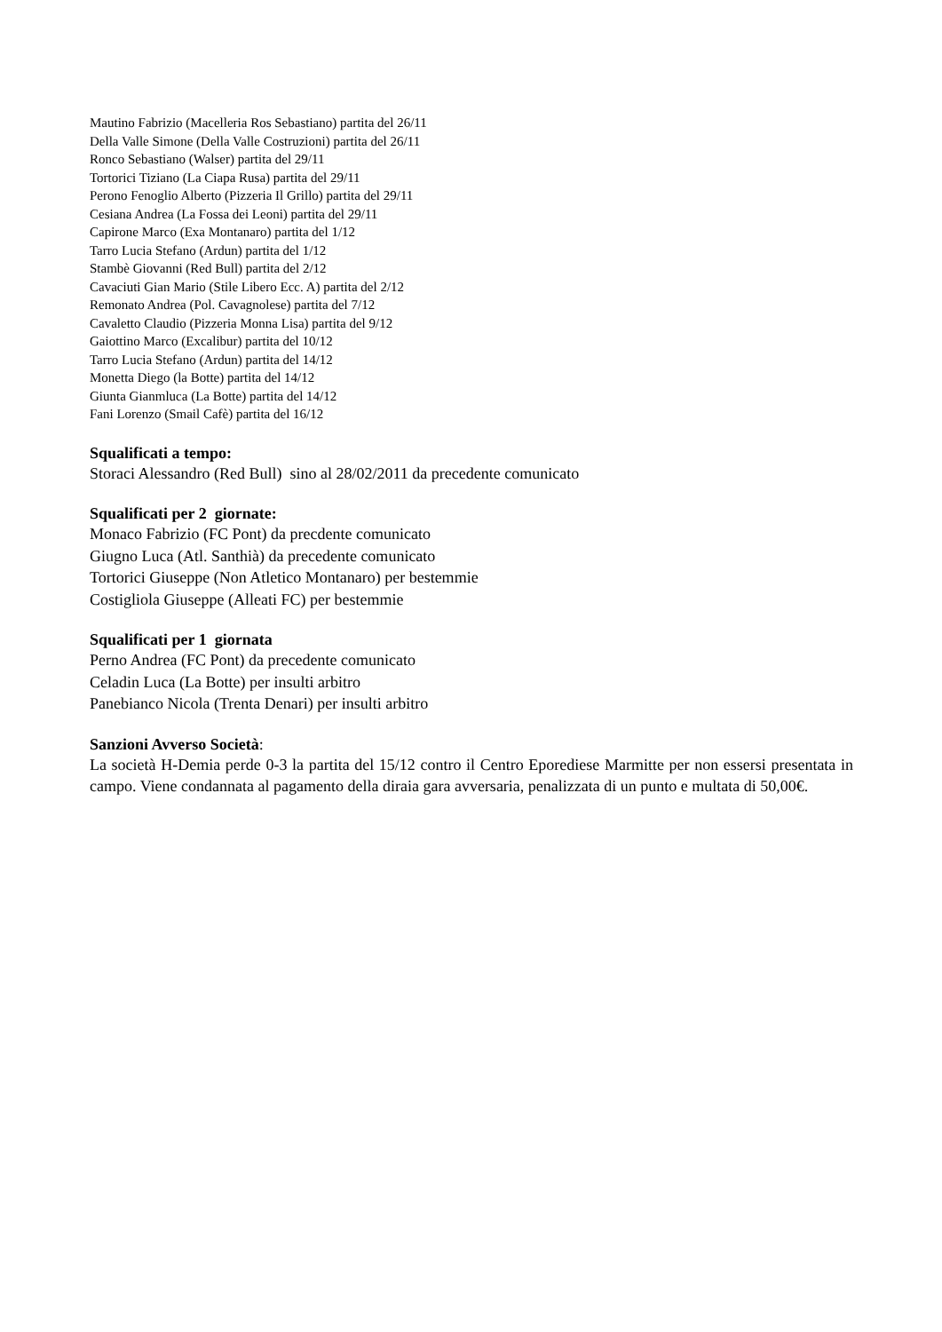Mautino Fabrizio (Macelleria Ros Sebastiano) partita del 26/11
Della Valle Simone (Della Valle Costruzioni) partita del 26/11
Ronco Sebastiano (Walser) partita del 29/11
Tortorici Tiziano (La Ciapa Rusa) partita del 29/11
Perono Fenoglio Alberto (Pizzeria Il Grillo) partita del 29/11
Cesiana Andrea (La Fossa dei Leoni) partita del 29/11
Capirone Marco (Exa Montanaro) partita del 1/12
Tarro Lucia Stefano (Ardun) partita del 1/12
Stambè Giovanni (Red Bull) partita del 2/12
Cavaciuti Gian Mario (Stile Libero Ecc. A) partita del 2/12
Remonato Andrea (Pol. Cavagnolese) partita del 7/12
Cavaletto Claudio (Pizzeria Monna Lisa) partita del 9/12
Gaiottino Marco (Excalibur) partita del 10/12
Tarro Lucia Stefano (Ardun) partita del 14/12
Monetta Diego (la Botte) partita del 14/12
Giunta Gianmluca (La Botte) partita del 14/12
Fani Lorenzo (Smail Cafè) partita del 16/12
Squalificati a tempo:
Storaci Alessandro (Red Bull) sino al 28/02/2011 da precedente comunicato
Squalificati per 2 giornate:
Monaco Fabrizio (FC Pont) da precdente comunicato
Giugno Luca (Atl. Santhià) da precedente comunicato
Tortorici Giuseppe (Non Atletico Montanaro) per bestemmie
Costigliola Giuseppe (Alleati FC) per bestemmie
Squalificati per 1 giornata
Perno Andrea (FC Pont) da precedente comunicato
Celadin Luca (La Botte) per insulti arbitro
Panebianco Nicola (Trenta Denari) per insulti arbitro
Sanzioni Avverso Società:
La società H-Demia perde 0-3 la partita del 15/12 contro il Centro Eporediese Marmitte per non essersi presentata in campo. Viene condannata al pagamento della diraia gara avversaria, penalizzata di un punto e multata di 50,00€.